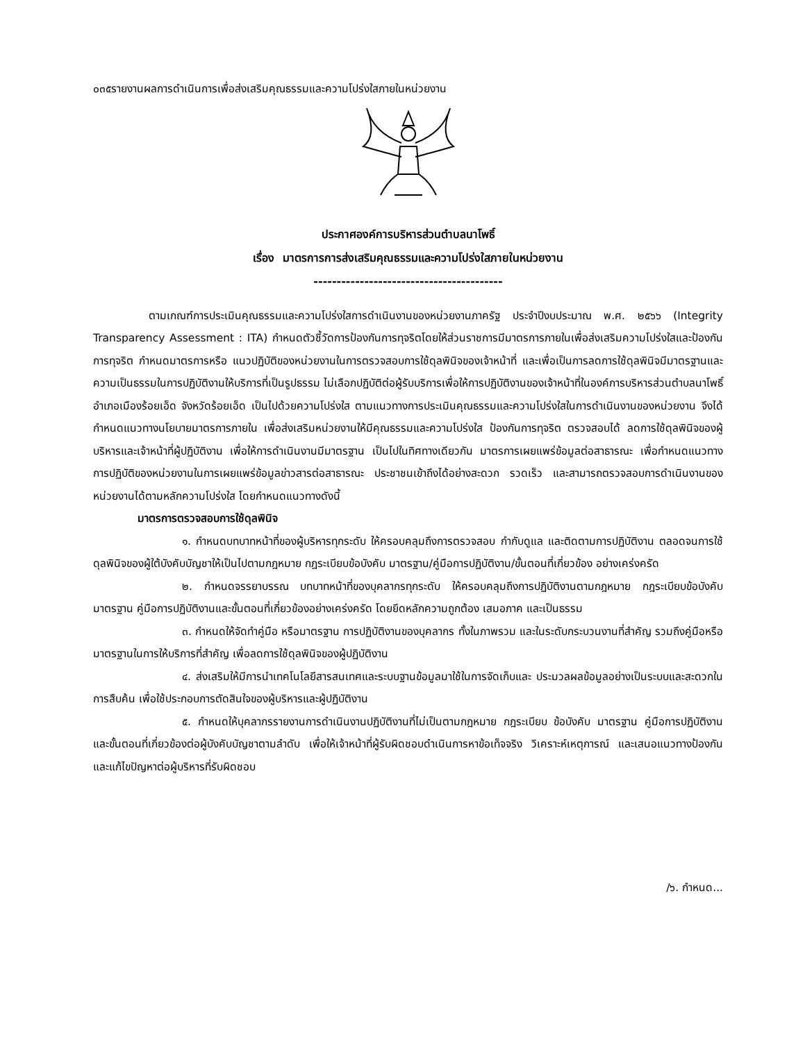๐๓๕รายงานผลการดำเนินการเพื่อส่งเสริมคุณธรรมและความโปร่งใสภายในหน่วยงาน
ประกาศองค์การบริหารส่วนตำบลนาโพธิ์
เรื่อง มาตรการการส่งเสริมคุณธรรมและความโปร่งใสภายในหน่วยงาน
-----------------------------------------
ตามเกณฑ์การประเมินคุณธรรมและความโปร่งใสการดำเนินงานของหน่วยงานภาครัฐ ประจำปีงบประมาณ พ.ศ. ๒๕๖๖ (Integrity Transparency Assessment : ITA) กำหนดตัวชี้วัดการป้องกันการทุจริตโดยให้ส่วนราชการมีมาตรการภายในเพื่อส่งเสริมความโปร่งใสและป้องกันการทุจริต กำหนดมาตรการหรือ แนวปฏิบัติของหน่วยงานในการตรวจสอบการใช้ดุลพินิจของเจ้าหน้าที่ และเพื่อเป็นการลดการใช้ดุลพินิจมีมาตรฐานและความเป็นธรรมในการปฏิบัติงานให้บริการที่เป็นรูปธรรม ไม่เลือกปฏิบัติต่อผู้รับบริการเพื่อให้การปฏิบัติงานของเจ้าหน้าที่ในองค์การบริหารส่วนตำบลนาโพธิ์ อำเภอเมืองร้อยเอ็ด จังหวัดร้อยเอ็ด เป็นไปด้วยความโปร่งใส ตามแนวทางการประเมินคุณธรรมและความโปร่งใสในการดำเนินงานของหน่วยงาน จึงได้กำหนดแนวทางนโยบายมาตรการภายใน เพื่อส่งเสริมหน่วยงานให้มีคุณธรรมและความโปร่งใส ป้องกันการทุจริต ตรวจสอบได้ ลดการใช้ดุลพินิจของผู้บริหารและเจ้าหน้าที่ผู้ปฏิบัติงาน เพื่อให้การดำเนินงานมีมาตรฐาน เป็นไปในทิศทางเดียวกัน มาตรการเผยแพร่ข้อมูลต่อสาธารณะ เพื่อกำหนดแนวทางการปฏิบัติของหน่วยงานในการเผยแพร่ข้อมูลข่าวสารต่อสาธารณะ ประชาชนเข้าถึงได้อย่างสะดวก รวดเร็ว และสามารถตรวจสอบการดำเนินงานของหน่วยงานได้ตามหลักความโปร่งใส โดยกำหนดแนวทางดังนี้
มาตรการตรวจสอบการใช้ดุลพินิจ
๑. กำหนดบทบาทหน้าที่ของผู้บริหารทุกระดับ ให้ครอบคลุมถึงการตรวจสอบ กำกับดูแล และติดตามการปฏิบัติงาน ตลอดจนการใช้ดุลพินิจของผู้ใต้บังคับบัญชาให้เป็นไปตามกฎหมาย กฎระเบียบข้อบังคับ มาตรฐาน/คู่มือการปฏิบัติงาน/ขั้นตอนที่เกี่ยวข้อง อย่างเคร่งครัด
๒. กำหนดจรรยาบรรณ บทบาทหน้าที่ของบุคลากรทุกระดับ ให้ครอบคลุมถึงการปฏิบัติงานตามกฎหมาย กฎระเบียบข้อบังคับ มาตรฐาน คู่มือการปฏิบัติงานและขั้นตอนที่เกี่ยวข้องอย่างเคร่งครัด โดยยึดหลักความถูกต้อง เสมอภาค และเป็นธรรม
๓. กำหนดให้จัดทำคู่มือ หรือมาตรฐาน การปฏิบัติงานของบุคลากร ทั้งในภาพรวม และในระดับกระบวนงานที่สำคัญ รวมถึงคู่มือหรือมาตรฐานในการให้บริการที่สำคัญ เพื่อลดการใช้ดุลพินิจของผู้ปฏิบัติงาน
๔. ส่งเสริมให้มีการนำเทคโนโลยีสารสนเทศและระบบฐานข้อมูลมาใช้ในการจัดเก็บและ ประมวลผลข้อมูลอย่างเป็นระบบและสะดวกในการสืบค้น เพื่อใช้ประกอบการตัดสินใจของผู้บริหารและผู้ปฏิบัติงาน
๕. กำหนดให้บุคลากรรายงานการดำเนินงานปฏิบัติงานที่ไม่เป็นตามกฎหมาย กฎระเบียบ ข้อบังคับ มาตรฐาน คู่มือการปฏิบัติงาน และขั้นตอนที่เกี่ยวข้องต่อผู้บังคับบัญชาตามลำดับ เพื่อให้เจ้าหน้าที่ผู้รับผิดชอบดำเนินการหาข้อเท็จจริง วิเคราะห์เหตุการณ์ และเสนอแนวทางป้องกัน และแก้ไขปัญหาต่อผู้บริหารที่รับผิดชอบ
/๖. กำหนด...